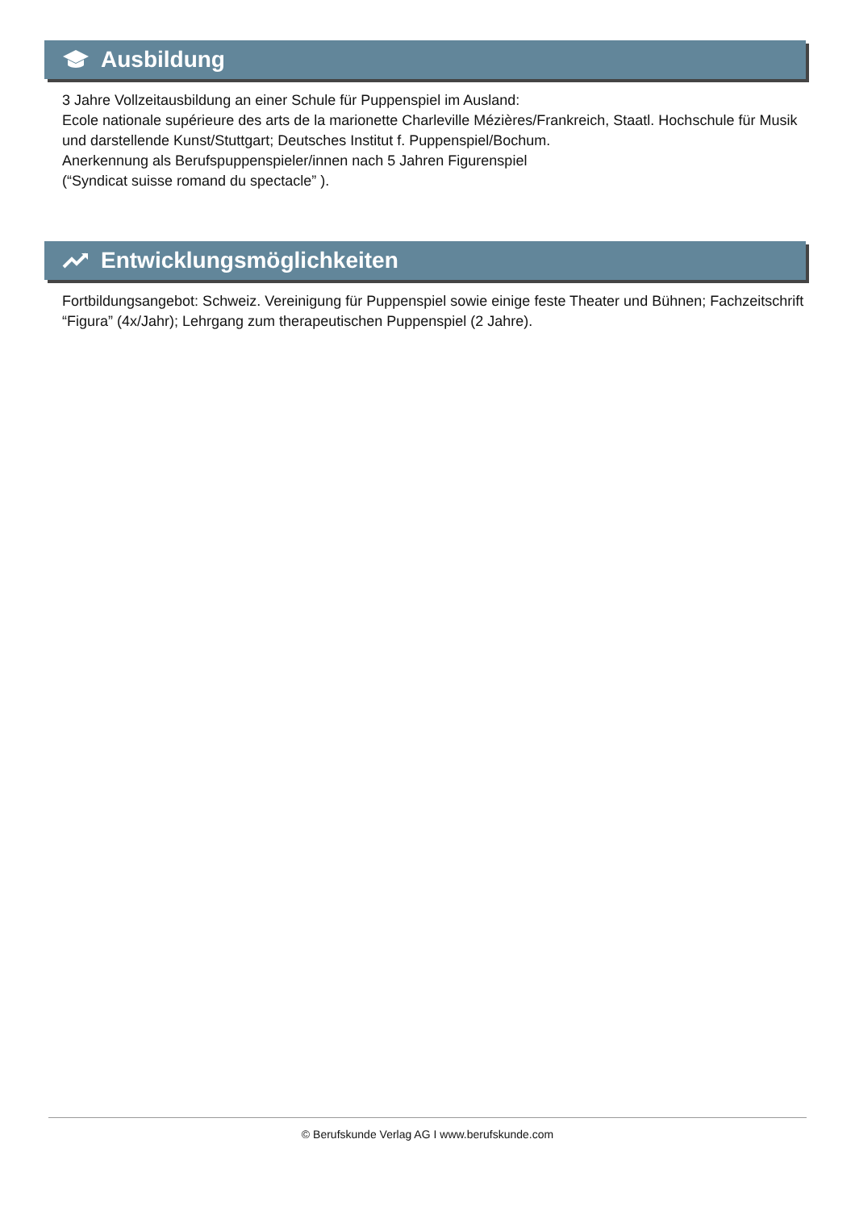Ausbildung
3 Jahre Vollzeitausbildung an einer Schule für Puppenspiel im Ausland:
Ecole nationale supérieure des arts de la marionette Charleville Mézières/Frankreich, Staatl. Hochschule für Musik und darstellende Kunst/Stuttgart; Deutsches Institut f. Puppenspiel/Bochum.
Anerkennung als Berufspuppenspieler/innen nach 5 Jahren Figurenspiel
(“Syndicat suisse romand du spectacle” ).
Entwicklungsmöglichkeiten
Fortbildungsangebot: Schweiz. Vereinigung für Puppenspiel sowie einige feste Theater und Bühnen; Fachzeitschrift “Figura” (4x/Jahr); Lehrgang zum therapeutischen Puppenspiel (2 Jahre).
© Berufskunde Verlag AG I www.berufskunde.com